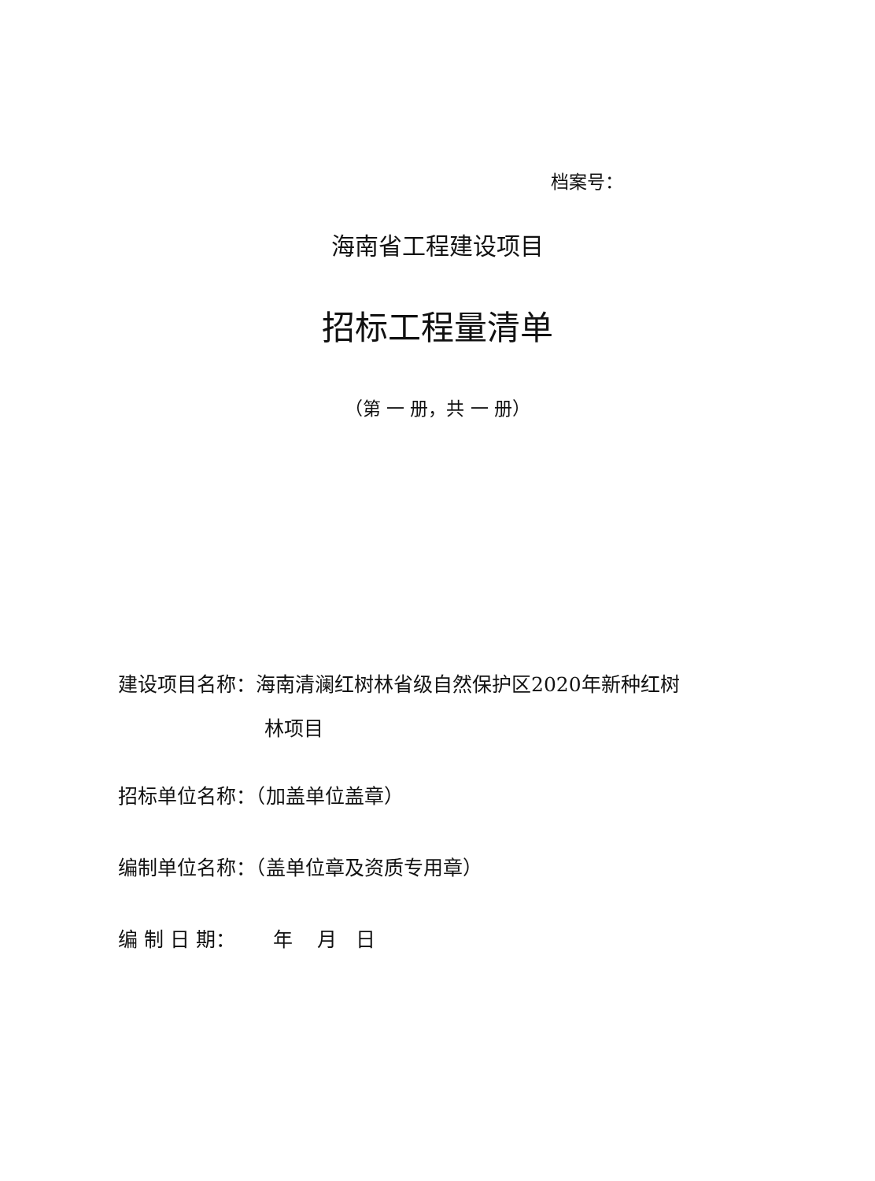档案号：
海南省工程建设项目
招标工程量清单
（第 一 册，共 一 册）
建设项目名称：海南清澜红树林省级自然保护区2020年新种红树
林项目
招标单位名称：（加盖单位盖章）
编制单位名称：（盖单位章及资质专用章）
编 制 日 期： 年 月 日